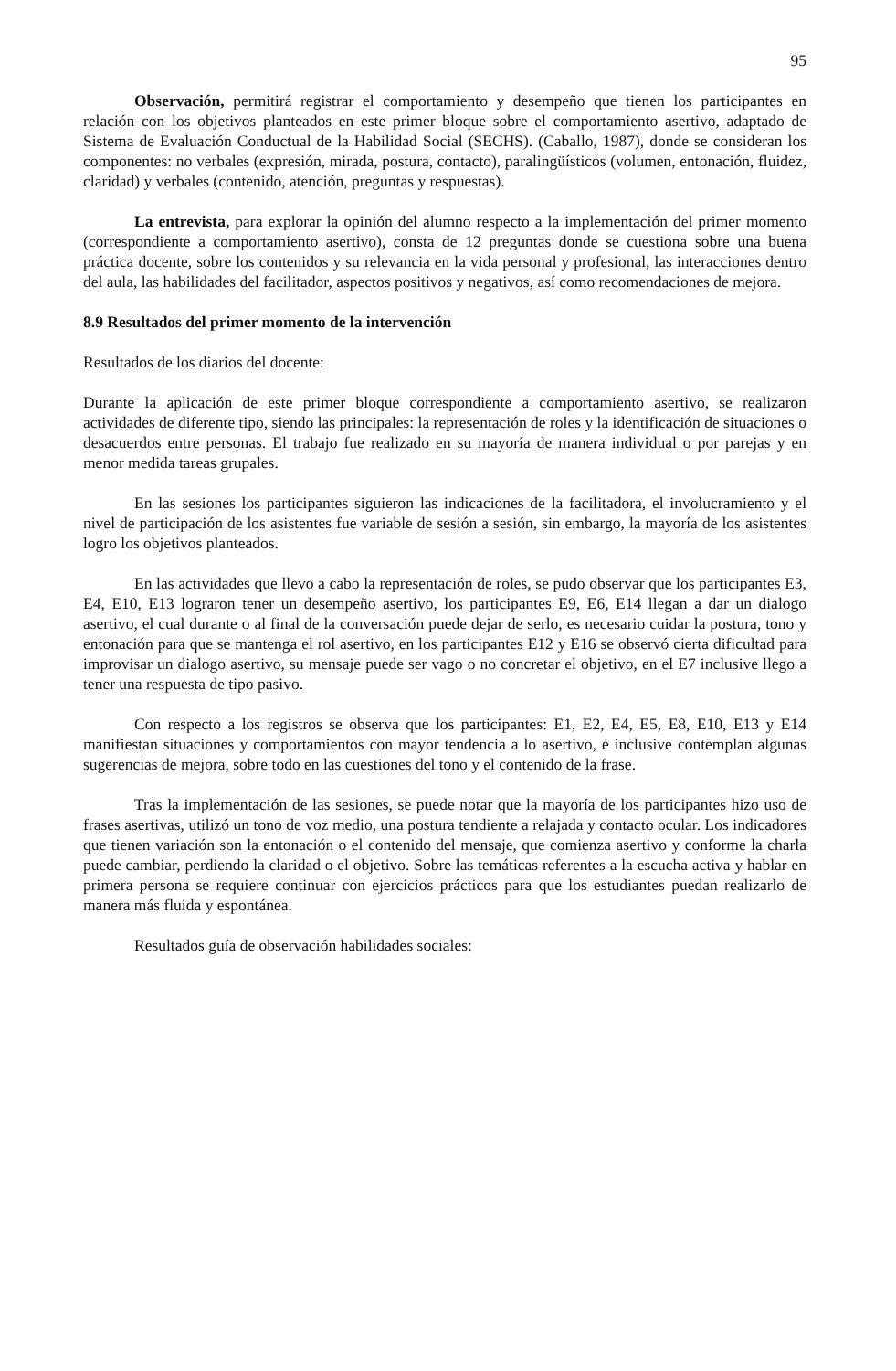95
Observación, permitirá registrar el comportamiento y desempeño que tienen los participantes en relación con los objetivos planteados en este primer bloque sobre el comportamiento asertivo, adaptado de Sistema de Evaluación Conductual de la Habilidad Social (SECHS). (Caballo, 1987), donde se consideran los componentes: no verbales (expresión, mirada, postura, contacto), paralingüísticos (volumen, entonación, fluidez, claridad) y verbales (contenido, atención, preguntas y respuestas).
La entrevista, para explorar la opinión del alumno respecto a la implementación del primer momento (correspondiente a comportamiento asertivo), consta de 12 preguntas donde se cuestiona sobre una buena práctica docente, sobre los contenidos y su relevancia en la vida personal y profesional, las interacciones dentro del aula, las habilidades del facilitador, aspectos positivos y negativos, así como recomendaciones de mejora.
8.9 Resultados del primer momento de la intervención
Resultados de los diarios del docente:
Durante la aplicación de este primer bloque correspondiente a comportamiento asertivo, se realizaron actividades de diferente tipo, siendo las principales: la representación de roles y la identificación de situaciones o desacuerdos entre personas. El trabajo fue realizado en su mayoría de manera individual o por parejas y en menor medida tareas grupales.
En las sesiones los participantes siguieron las indicaciones de la facilitadora, el involucramiento y el nivel de participación de los asistentes fue variable de sesión a sesión, sin embargo, la mayoría de los asistentes logro los objetivos planteados.
En las actividades que llevo a cabo la representación de roles, se pudo observar que los participantes E3, E4, E10, E13 lograron tener un desempeño asertivo, los participantes E9, E6, E14 llegan a dar un dialogo asertivo, el cual durante o al final de la conversación puede dejar de serlo, es necesario cuidar la postura, tono y entonación para que se mantenga el rol asertivo, en los participantes E12 y E16 se observó cierta dificultad para improvisar un dialogo asertivo, su mensaje puede ser vago o no concretar el objetivo, en el E7 inclusive llego a tener una respuesta de tipo pasivo.
Con respecto a los registros se observa que los participantes: E1, E2, E4, E5, E8, E10, E13 y E14 manifiestan situaciones y comportamientos con mayor tendencia a lo asertivo, e inclusive contemplan algunas sugerencias de mejora, sobre todo en las cuestiones del tono y el contenido de la frase.
Tras la implementación de las sesiones, se puede notar que la mayoría de los participantes hizo uso de frases asertivas, utilizó un tono de voz medio, una postura tendiente a relajada y contacto ocular. Los indicadores que tienen variación son la entonación o el contenido del mensaje, que comienza asertivo y conforme la charla puede cambiar, perdiendo la claridad o el objetivo. Sobre las temáticas referentes a la escucha activa y hablar en primera persona se requiere continuar con ejercicios prácticos para que los estudiantes puedan realizarlo de manera más fluida y espontánea.
Resultados guía de observación habilidades sociales: